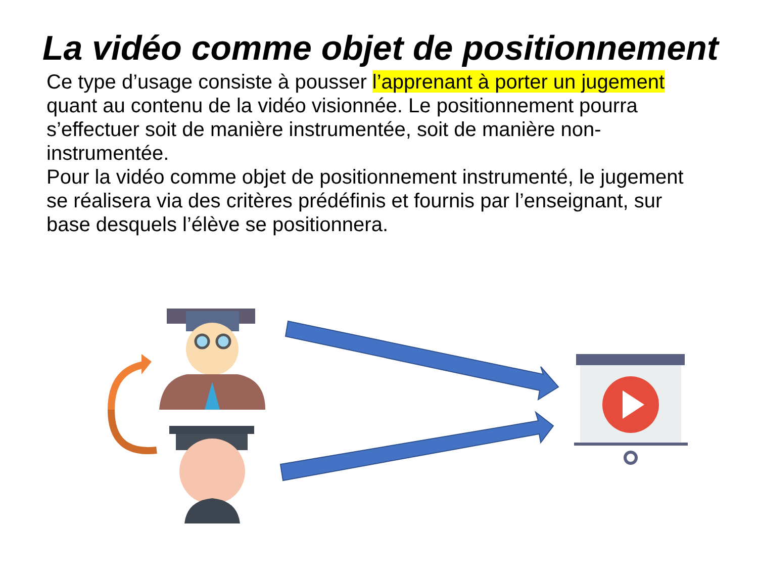La vidéo comme objet de positionnement
Ce type d’usage consiste à pousser l’apprenant à porter un jugement quant au contenu de la vidéo visionnée. Le positionnement pourra s’effectuer soit de manière instrumentée, soit de manière non-instrumentée.
Pour la vidéo comme objet de positionnement instrumenté, le jugement se réalisera via des critères prédéfinis et fournis par l’enseignant, sur base desquels l’élève se positionnera.